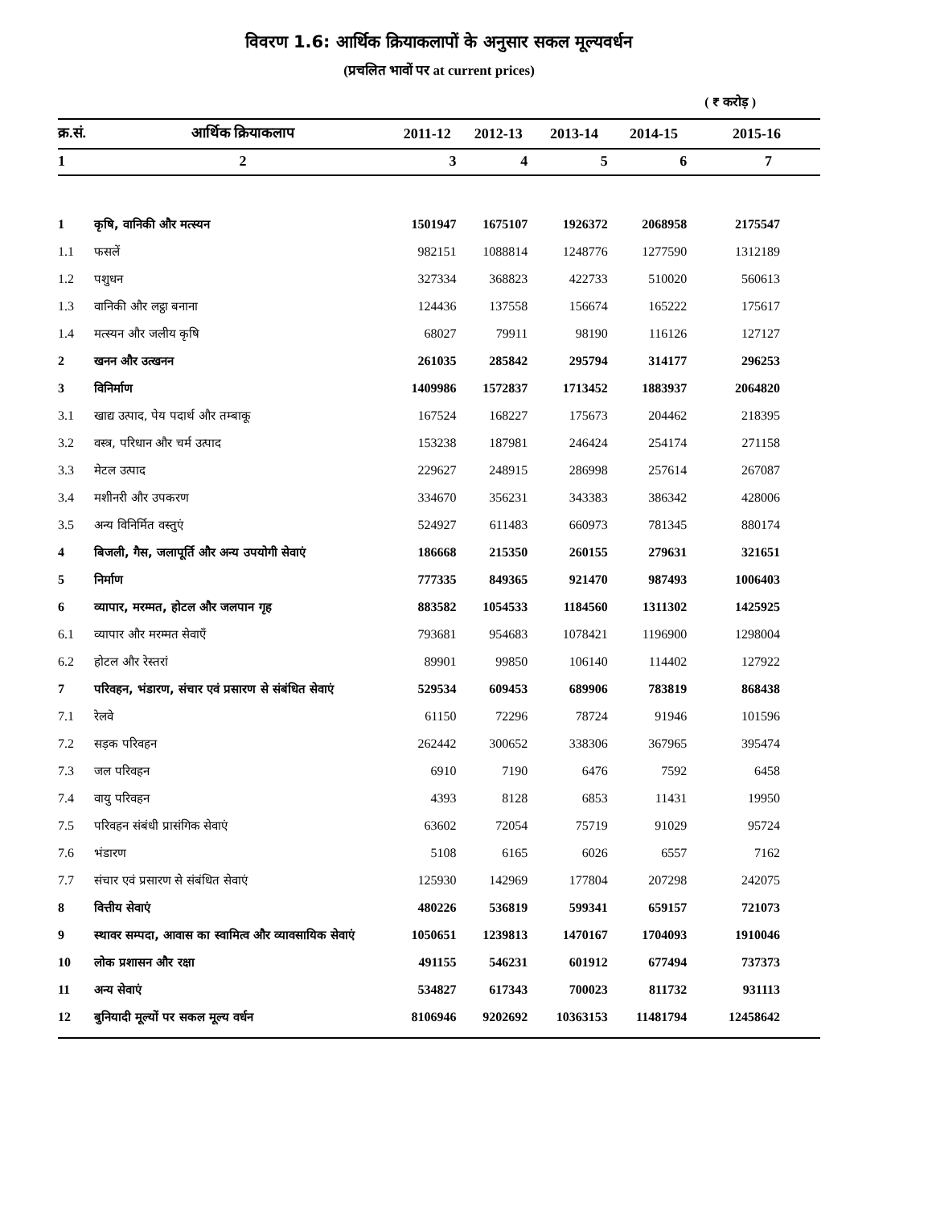विवरण 1.6: आर्थिक क्रियाकलापों के अनुसार सकल मूल्यवर्धन
(प्रचलित भावों पर at current prices)
( ₹ करोड़ )
| क्र.सं. | आर्थिक क्रियाकलाप | 2011-12 | 2012-13 | 2013-14 | 2014-15 | 2015-16 |
| --- | --- | --- | --- | --- | --- | --- |
| 1 | 2 | 3 | 4 | 5 | 6 | 7 |
| 1 | कृषि, वानिकी और मत्स्यन | 1501947 | 1675107 | 1926372 | 2068958 | 2175547 |
| 1.1 | फसलें | 982151 | 1088814 | 1248776 | 1277590 | 1312189 |
| 1.2 | पशुधन | 327334 | 368823 | 422733 | 510020 | 560613 |
| 1.3 | वानिकी और लट्ठा बनाना | 124436 | 137558 | 156674 | 165222 | 175617 |
| 1.4 | मत्स्यन और जलीय कृषि | 68027 | 79911 | 98190 | 116126 | 127127 |
| 2 | खनन और उत्खनन | 261035 | 285842 | 295794 | 314177 | 296253 |
| 3 | विनिर्माण | 1409986 | 1572837 | 1713452 | 1883937 | 2064820 |
| 3.1 | खाद्य उत्पाद, पेय पदार्थ और तम्बाकू | 167524 | 168227 | 175673 | 204462 | 218395 |
| 3.2 | वस्त्र, परिधान और चर्म उत्पाद | 153238 | 187981 | 246424 | 254174 | 271158 |
| 3.3 | मेटल उत्पाद | 229627 | 248915 | 286998 | 257614 | 267087 |
| 3.4 | मशीनरी और उपकरण | 334670 | 356231 | 343383 | 386342 | 428006 |
| 3.5 | अन्य विनिर्मित वस्तुएं | 524927 | 611483 | 660973 | 781345 | 880174 |
| 4 | बिजली, गैस, जलापूर्ति और अन्य उपयोगी सेवाएं | 186668 | 215350 | 260155 | 279631 | 321651 |
| 5 | निर्माण | 777335 | 849365 | 921470 | 987493 | 1006403 |
| 6 | व्यापार, मरम्मत, होटल और जलपान गृह | 883582 | 1054533 | 1184560 | 1311302 | 1425925 |
| 6.1 | व्यापार और मरम्मत सेवाएँ | 793681 | 954683 | 1078421 | 1196900 | 1298004 |
| 6.2 | होटल और रेस्तरां | 89901 | 99850 | 106140 | 114402 | 127922 |
| 7 | परिवहन, भंडारण, संचार एवं प्रसारण से संबंधित सेवाएं | 529534 | 609453 | 689906 | 783819 | 868438 |
| 7.1 | रेलवे | 61150 | 72296 | 78724 | 91946 | 101596 |
| 7.2 | सड़क परिवहन | 262442 | 300652 | 338306 | 367965 | 395474 |
| 7.3 | जल परिवहन | 6910 | 7190 | 6476 | 7592 | 6458 |
| 7.4 | वायु परिवहन | 4393 | 8128 | 6853 | 11431 | 19950 |
| 7.5 | परिवहन संबंधी प्रासंगिक सेवाएं | 63602 | 72054 | 75719 | 91029 | 95724 |
| 7.6 | भंडारण | 5108 | 6165 | 6026 | 6557 | 7162 |
| 7.7 | संचार एवं प्रसारण से संबंधित सेवाएं | 125930 | 142969 | 177804 | 207298 | 242075 |
| 8 | वित्तीय सेवाएं | 480226 | 536819 | 599341 | 659157 | 721073 |
| 9 | स्थावर सम्पदा, आवास का स्वामित्व और व्यावसायिक सेवाएं | 1050651 | 1239813 | 1470167 | 1704093 | 1910046 |
| 10 | लोक प्रशासन और रक्षा | 491155 | 546231 | 601912 | 677494 | 737373 |
| 11 | अन्य सेवाएं | 534827 | 617343 | 700023 | 811732 | 931113 |
| 12 | बुनियादी मूल्यों पर सकल मूल्य वर्धन | 8106946 | 9202692 | 10363153 | 11481794 | 12458642 |